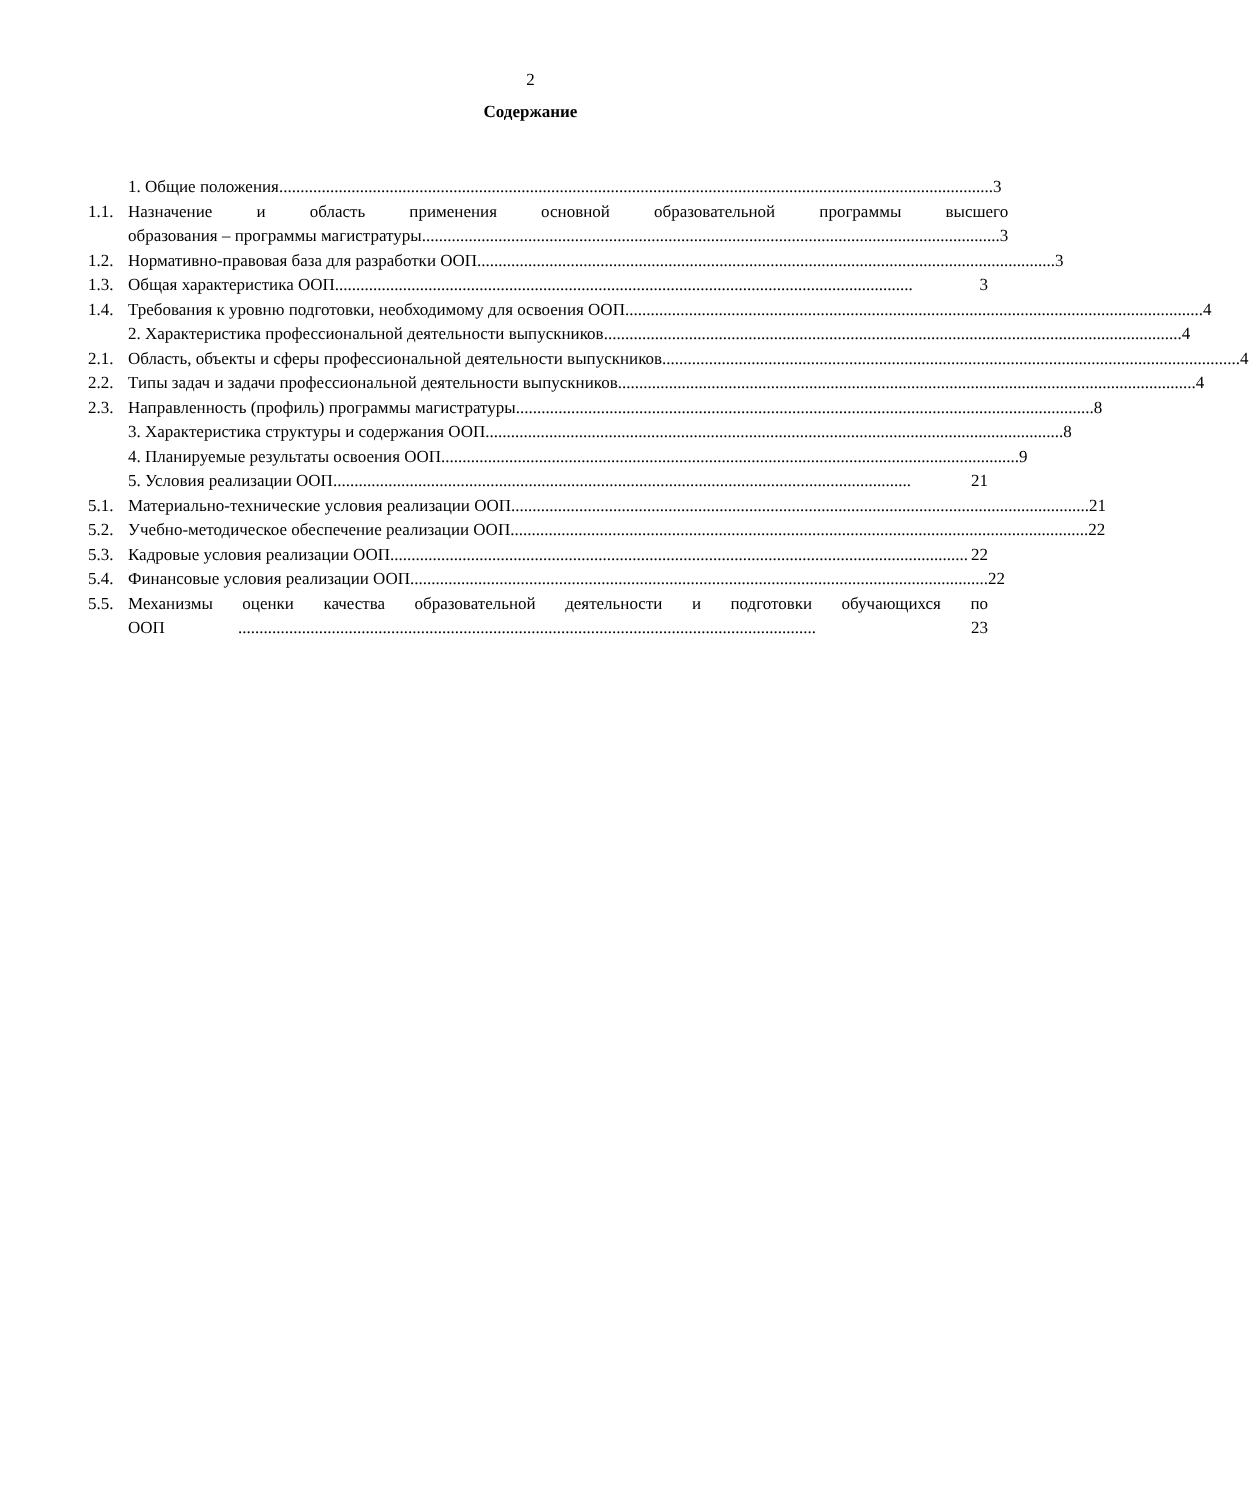2
Содержание
1. Общие положения........................................................................................................................................................................ 3
1.1.
Назначение и область применения основной образовательной программы высшего
образования – программы магистратуры........................................................................................................................................ 3
1.2.
Нормативно-правовая база для разработки ООП........................................................................................................................................ 3
1.3.
Общая характеристика ООП........................................................................................................................................ 3
1.4.
Требования к уровню подготовки, необходимому для освоения ООП........................................................................................................................................ 4
2. Характеристика профессиональной деятельности выпускников........................................................................................................................................ 4
2.1.
Область, объекты и сферы профессиональной деятельности выпускников........................................................................................................................................ 4
2.2.
Типы задач и задачи профессиональной деятельности выпускников........................................................................................................................................ 4
2.3.
Направленность (профиль) программы магистратуры........................................................................................................................................ 8
3. Характеристика структуры и содержания ООП........................................................................................................................................ 8
4. Планируемые результаты освоения ООП........................................................................................................................................ 9
5. Условия реализации ООП........................................................................................................................................ 21
5.1.
Материально-технические условия реализации ООП........................................................................................................................................ 21
5.2.
Учебно-методическое обеспечение реализации ООП........................................................................................................................................ 22
5.3.
Кадровые условия реализации ООП........................................................................................................................................ 22
5.4.
Финансовые условия реализации ООП........................................................................................................................................ 22
5.5.
Механизмы оценки качества образовательной деятельности и подготовки обучающихся по
ООП........................................................................................................................................ 23